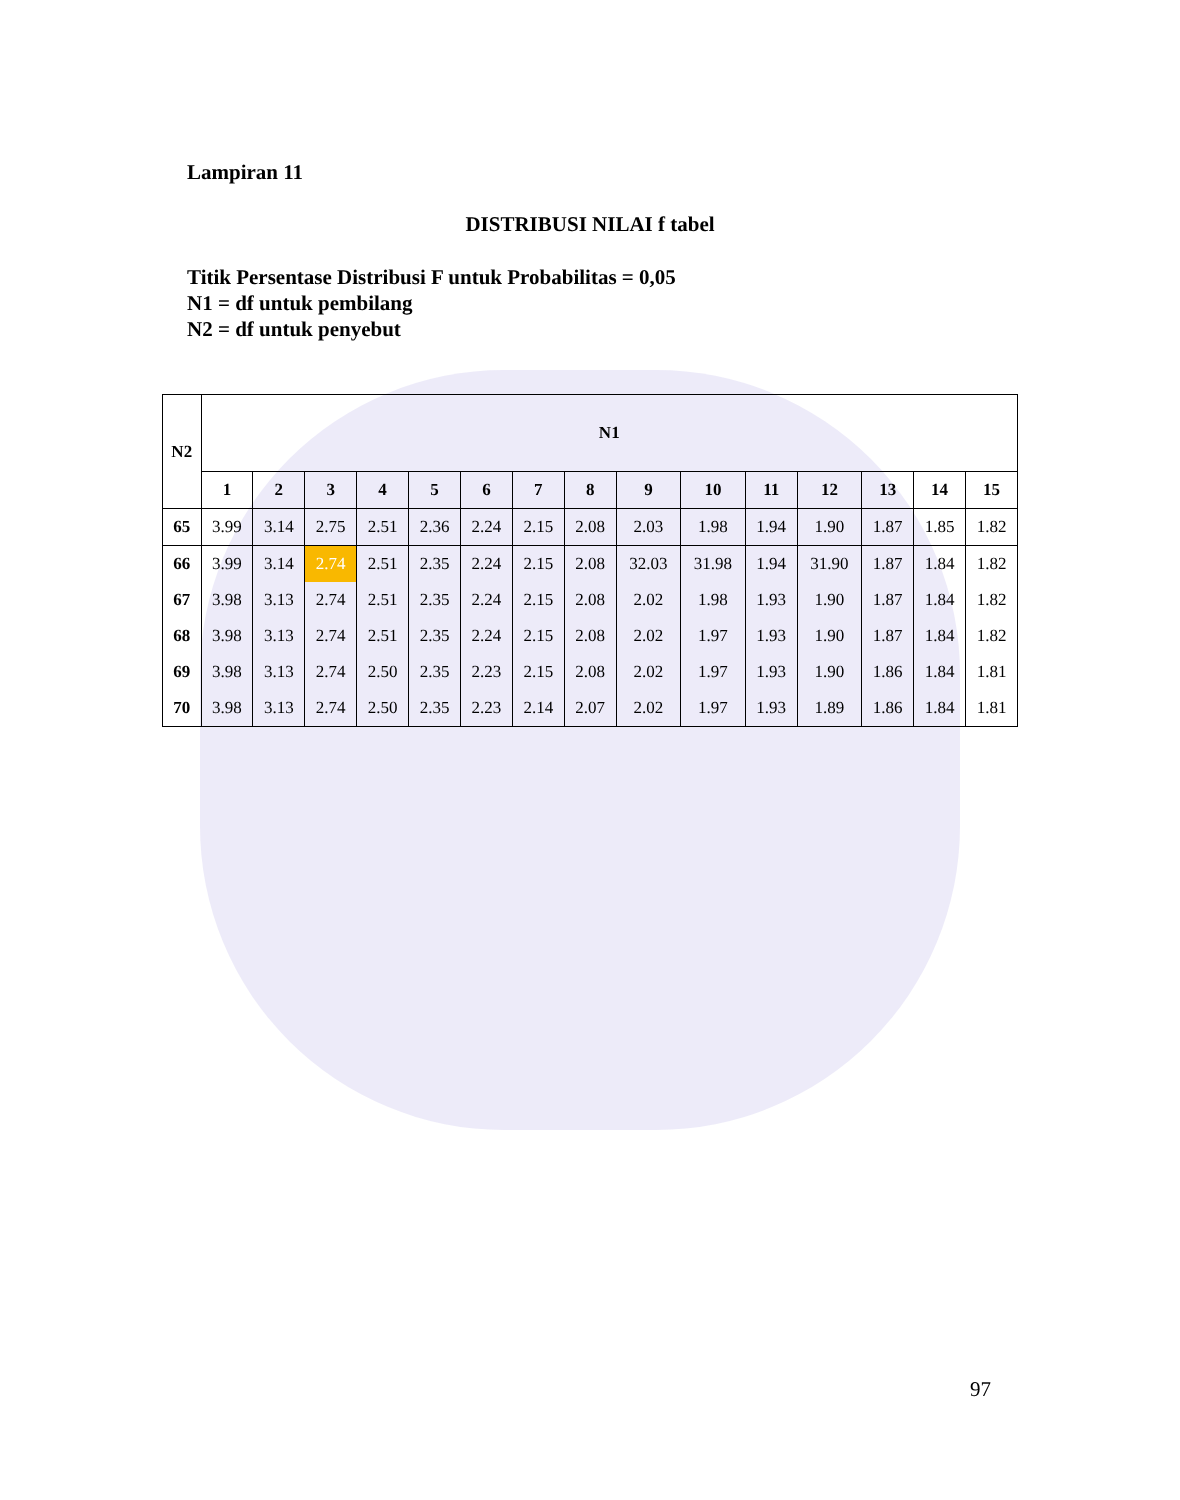Lampiran 11
DISTRIBUSI NILAI f tabel
Titik Persentase Distribusi F untuk Probabilitas = 0,05
N1 = df untuk pembilang
N2 = df untuk penyebut
| N2 | N1 | | | | | | | | | | | | | | |
| --- | --- | --- | --- | --- | --- | --- | --- | --- | --- | --- | --- | --- | --- | --- | --- |
| | 1 | 2 | 3 | 4 | 5 | 6 | 7 | 8 | 9 | 10 | 11 | 12 | 13 | 14 | 15 |
| 65 | 3.99 | 3.14 | 2.75 | 2.51 | 2.36 | 2.24 | 2.15 | 2.08 | 2.03 | 1.98 | 1.94 | 1.90 | 1.87 | 1.85 | 1.82 |
| 66 | 3.99 | 3.14 | 2.74 | 2.51 | 2.35 | 2.24 | 2.15 | 2.08 | 32.03 | 31.98 | 1.94 | 31.90 | 1.87 | 1.84 | 1.82 |
| 67 | 3.98 | 3.13 | 2.74 | 2.51 | 2.35 | 2.24 | 2.15 | 2.08 | 2.02 | 1.98 | 1.93 | 1.90 | 1.87 | 1.84 | 1.82 |
| 68 | 3.98 | 3.13 | 2.74 | 2.51 | 2.35 | 2.24 | 2.15 | 2.08 | 2.02 | 1.97 | 1.93 | 1.90 | 1.87 | 1.84 | 1.82 |
| 69 | 3.98 | 3.13 | 2.74 | 2.50 | 2.35 | 2.23 | 2.15 | 2.08 | 2.02 | 1.97 | 1.93 | 1.90 | 1.86 | 1.84 | 1.81 |
| 70 | 3.98 | 3.13 | 2.74 | 2.50 | 2.35 | 2.23 | 2.14 | 2.07 | 2.02 | 1.97 | 1.93 | 1.89 | 1.86 | 1.84 | 1.81 |
97